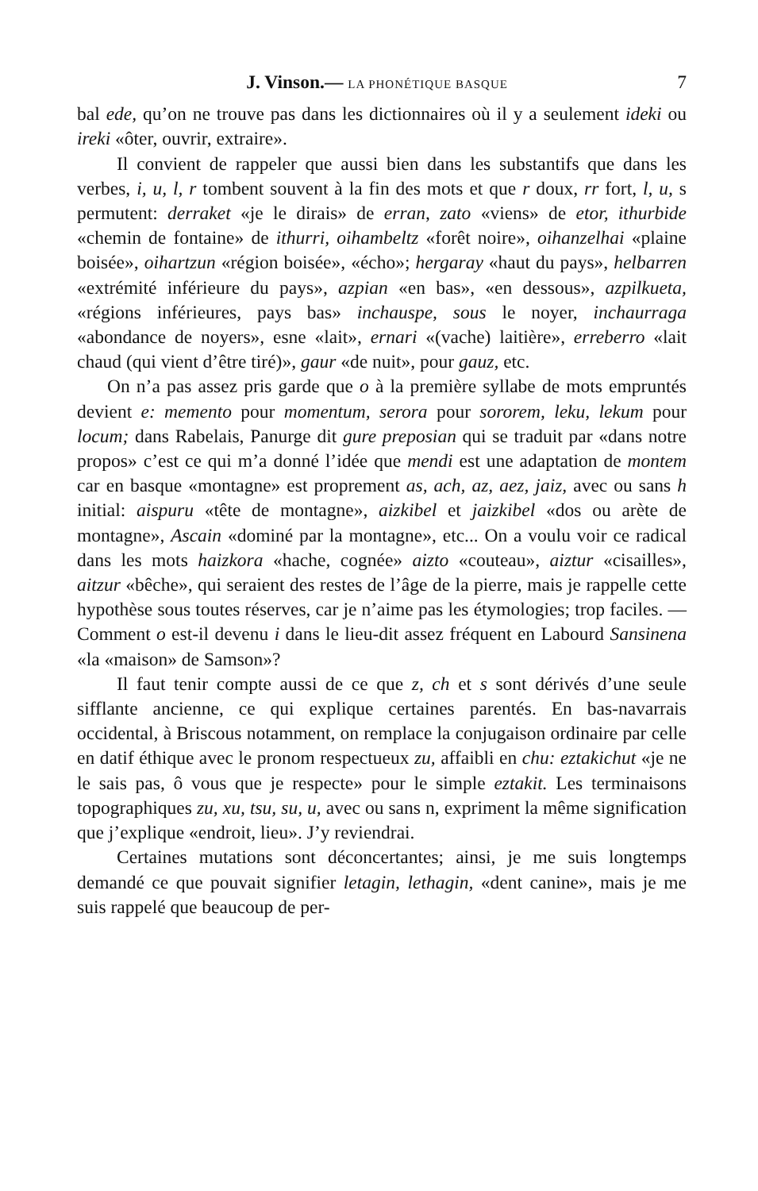J. Vinson.— LA PHONÉTIQUE BASQUE 7
bal ede, qu’on ne trouve pas dans les dictionnaires où il y a seulement ideki ou ireki «ôter, ouvrir, extraire».
Il convient de rappeler que aussi bien dans les substantifs que dans les verbes, i, u, l, r tombent souvent à la fin des mots et que r doux, rr fort, l, u, s permutent: derraket «je le dirais» de erran, zato «viens» de etor, ithurbide «chemin de fontaine» de ithurri, oihambeltz «forêt noire», oihanzelhai «plaine boisée», oihartzun «région boisée», «écho»; hergaray «haut du pays», helbarren «extrémité inférieure du pays», azpian «en bas», «en dessous», azpilkueta, «régions inférieures, pays bas» inchauspe, sous le noyer, inchaurraga «abondance de noyers», esne «lait», ernari «(vache) laitière», erreberro «lait chaud (qui vient d’être tiré)», gaur «de nuit», pour gauz, etc.
On n’a pas assez pris garde que o à la première syllabe de mots empruntés devient e: memento pour momentum, serora pour sororem, leku, lekum pour locum; dans Rabelais, Panurge dit gure preposian qui se traduit par «dans notre propos» c’est ce qui m’a donné l’idée que mendi est une adaptation de montem car en basque «montagne» est proprement as, ach, az, aez, jaiz, avec ou sans h initial: aispuru «tête de montagne», aizkibel et jaizkibel «dos ou arète de montagne», Ascain «dominé par la montagne», etc... On a voulu voir ce radical dans les mots haizkora «hache, cognée» aizto «couteau», aiztur «cisailles», aitzur «bêche», qui seraient des restes de l’âge de la pierre, mais je rappelle cette hypothèse sous toutes réserves, car je n’aime pas les étymologies; trop faciles. —Comment o est-il devenu i dans le lieu-dit assez fréquent en Labourd Sansinena «la «maison» de Samson»?
Il faut tenir compte aussi de ce que z, ch et s sont dérivés d’une seule sifflante ancienne, ce qui explique certaines parentés. En bas-navarrais occidental, à Briscous notamment, on remplace la conjugaison ordinaire par celle en datif éthique avec le pronom respectueux zu, affaibli en chu: eztakichut «je ne le sais pas, ô vous que je respecte» pour le simple eztakit. Les terminaisons topographiques zu, xu, tsu, su, u, avec ou sans n, expriment la même signification que j’explique «endroit, lieu». J’y reviendrai.
Certaines mutations sont déconcertantes; ainsi, je me suis longtemps demandé ce que pouvait signifier letagin, lethagin, «dent canine», mais je me suis rappelé que beaucoup de per-